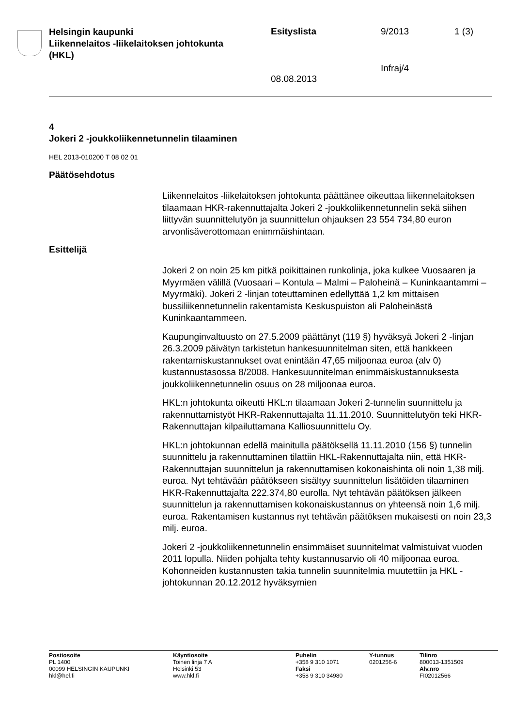Helsingin kaupunki
Liikennelaitos -liikelaitoksen johtokunta
(HKL)
Esityslista 9/2013 1 (3)
Infraj/4
08.08.2013
4
Jokeri 2 -joukkoliikennetunnelin tilaaminen
HEL 2013-010200 T 08 02 01
Päätösehdotus
Liikennelaitos -liikelaitoksen johtokunta päättänee oikeuttaa liikennelaitoksen tilaamaan HKR-rakennuttajalta Jokeri 2 -joukkoliikennetunnelin sekä siihen liittyvän suunnittelutyön ja suunnittelun ohjauksen 23 554 734,80 euron arvonlisäverottomaan enimmäishintaan.
Esittelijä
Jokeri 2 on noin 25 km pitkä poikittainen runkolinja, joka kulkee Vuosaaren ja Myyrmäen välillä (Vuosaari – Kontula – Malmi – Paloheinä – Kuninkaantammi – Myyrmäki). Jokeri 2 -linjan toteuttaminen edellyttää 1,2 km mittaisen bussiliikennetunnelin rakentamista Keskuspuiston ali Paloheinästä Kuninkaantammeen.
Kaupunginvaltuusto on 27.5.2009 päättänyt (119 §) hyväksyä Jokeri 2 -linjan 26.3.2009 päivätyn tarkistetun hankesuunnitelman siten, että hankkeen rakentamiskustannukset ovat enintään 47,65 miljoonaa euroa (alv 0) kustannustasossa 8/2008. Hankesuunnitelman enimmäiskustannuksesta joukkoliikennetunnelin osuus on 28 miljoonaa euroa.
HKL:n johtokunta oikeutti HKL:n tilaamaan Jokeri 2-tunnelin suunnittelu ja rakennuttamistyöt HKR-Rakennuttajalta 11.11.2010. Suunnittelutyön teki HKR-Rakennuttajan kilpailuttamana Kalliosuunnittelu Oy.
HKL:n johtokunnan edellä mainitulla päätöksellä 11.11.2010 (156 §) tunnelin suunnittelu ja rakennuttaminen tilattiin HKL-Rakennuttajalta niin, että HKR-Rakennuttajan suunnittelun ja rakennuttamisen kokonaishinta oli noin 1,38 milj. euroa. Nyt tehtävään päätökseen sisältyy suunnittelun lisätöiden tilaaminen HKR-Rakennuttajalta 222.374,80 eurolla. Nyt tehtävän päätöksen jälkeen suunnittelun ja rakennuttamisen kokonaiskustannus on yhteensä noin 1,6 milj. euroa. Rakentamisen kustannus nyt tehtävän päätöksen mukaisesti on noin 23,3 milj. euroa.
Jokeri 2 -joukkoliikennetunnelin ensimmäiset suunnitelmat valmistuivat vuoden 2011 lopulla. Niiden pohjalta tehty kustannusarvio oli 40 miljoonaa euroa. Kohonneiden kustannusten takia tunnelin suunnitelmia muutettiin ja HKL -johtokunnan 20.12.2012 hyväksymien
Postiosoite
PL 1400
00099 HELSINGIN KAUPUNKI
hkl@hel.fi
Käyntiosoite
Toinen linja 7 A
Helsinki 53
www.hkl.fi
Puhelin
+358 9 310 1071
Faksi
+358 9 310 34980
Y-tunnus
0201256-6
Tilinro
800013-1351509
Alv.nro
FI02012566